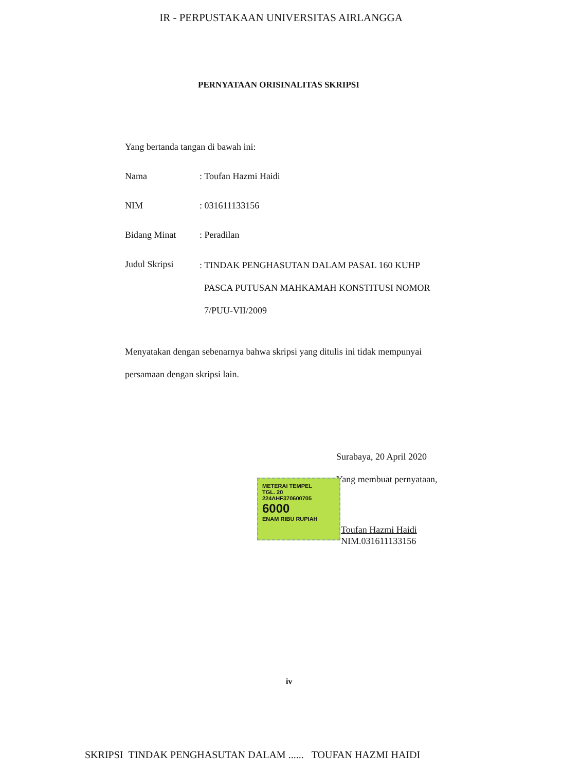IR - PERPUSTAKAAN UNIVERSITAS AIRLANGGA
PERNYATAAN ORISINALITAS SKRIPSI
Yang bertanda tangan di bawah ini:
Nama : Toufan Hazmi Haidi
NIM : 031611133156
Bidang Minat : Peradilan
Judul Skripsi
: TINDAK PENGHASUTAN DALAM PASAL 160 KUHP
PASCA PUTUSAN MAHKAMAH KONSTITUSI NOMOR
7/PUU-VII/2009
Menyatakan dengan sebenarnya bahwa skripsi yang ditulis ini tidak mempunyai persamaan dengan skripsi lain.
Surabaya, 20 April 2020
Yang membuat pernyataan,
METERAI TEMPEL
TGL. 20
224AHF370600705
6000
ENAM RIBU RUPIAH
Toufan Hazmi Haidi
NIM.031611133156
iv
SKRIPSI TINDAK PENGHASUTAN DALAM ...... TOUFAN HAZMI HAIDI